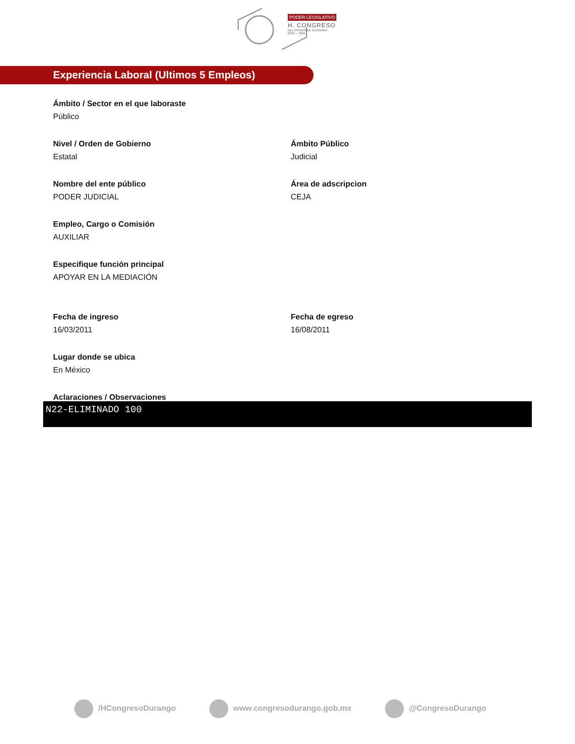PODER LEGISLATIVO
H. CONGRESO
DEL ESTADO DE DURANGO
2018 — 2021
Experiencia Laboral (Ultimos 5 Empleos)
Ámbito / Sector en el que laboraste
Público
Nivel / Orden de Gobierno
Estatal
Ámbito Público
Judicial
Nombre del ente público
PODER JUDICIAL
Área de adscripcion
CEJA
Empleo, Cargo o Comisión
AUXILIAR
Especifique función principal
APOYAR EN LA MEDIACIÓN
Fecha de ingreso
16/03/2011
Fecha de egreso
16/08/2011
Lugar donde se ubica
En México
Aclaraciones / Observaciones
N22-ELIMINADO 100
/HCongresoDurango www.congresodurango.gob.mx @CongresoDurango